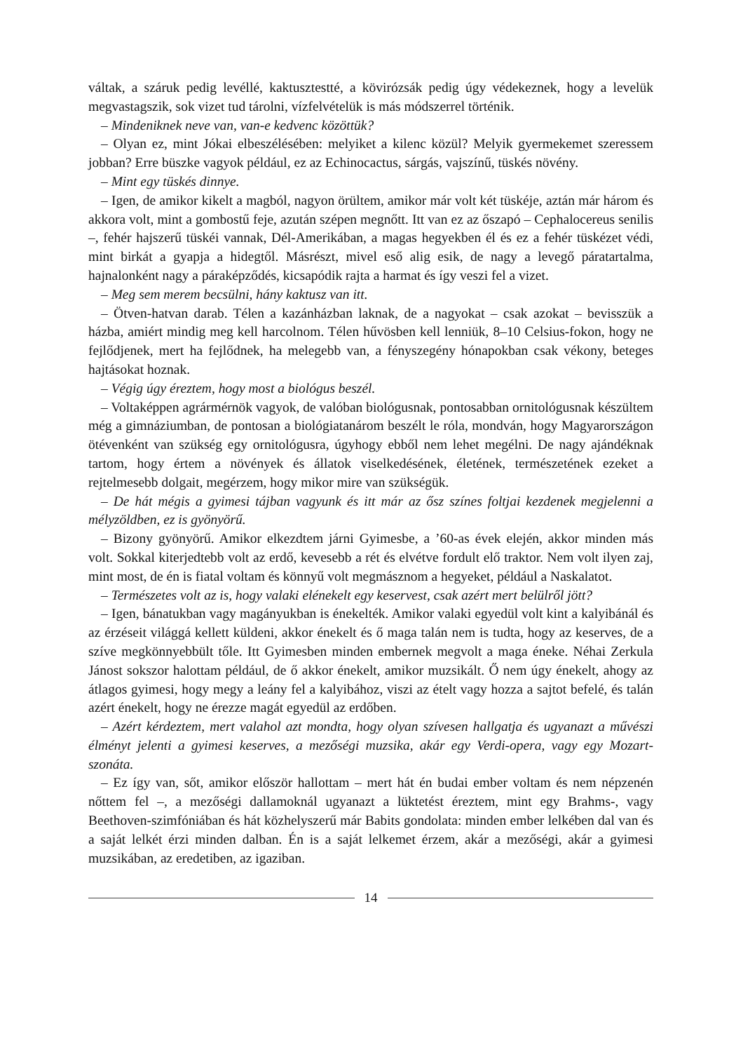váltak, a száruk pedig levéllé, kaktusztestté, a kövirózsák pedig úgy védekeznek, hogy a levelük megvastagszik, sok vizet tud tárolni, vízfelvételük is más módszerrel történik.
– Mindeniknek neve van, van-e kedvenc közöttük?
– Olyan ez, mint Jókai elbeszélésében: melyiket a kilenc közül? Melyik gyermekemet szeressem jobban? Erre büszke vagyok például, ez az Echinocactus, sárgás, vajszínű, tüskés növény.
– Mint egy tüskés dinnye.
– Igen, de amikor kikelt a magból, nagyon örültem, amikor már volt két tüskéje, aztán már három és akkora volt, mint a gombostű feje, azután szépen megnőtt. Itt van ez az őszapó – Cephalocereus senilis –, fehér hajszerű tüskéi vannak, Dél-Amerikában, a magas hegyekben él és ez a fehér tüskézet védi, mint birkát a gyapja a hidegtől. Másrészt, mivel eső alig esik, de nagy a levegő páratartalma, hajnalonként nagy a páraképződés, kicsapódik rajta a harmat és így veszi fel a vizet.
– Meg sem merem becsülni, hány kaktusz van itt.
– Ötven-hatvan darab. Télen a kazánházban laknak, de a nagyokat – csak azokat – bevisszük a házba, amiért mindig meg kell harcolnom. Télen hűvösben kell lenniük, 8–10 Celsius-fokon, hogy ne fejlődjenek, mert ha fejlődnek, ha melegebb van, a fényszegény hónapokban csak vékony, beteges hajtásokat hoznak.
– Végig úgy éreztem, hogy most a biológus beszél.
– Voltaképpen agrármérnök vagyok, de valóban biológusnak, pontosabban ornitológusnak készültem még a gimnáziumban, de pontosan a biológiatanárom beszélt le róla, mondván, hogy Magyarországon ötévenként van szükség egy ornitológusra, úgyhogy ebből nem lehet megélni. De nagy ajándéknak tartom, hogy értem a növények és állatok viselkedésének, életének, természetének ezeket a rejtelmesebb dolgait, megérzem, hogy mikor mire van szükségük.
– De hát mégis a gyimesi tájban vagyunk és itt már az ősz színes foltjai kezdenek megjelenni a mélyzöldben, ez is gyönyörű.
– Bizony gyönyörű. Amikor elkezdtem járni Gyimesbe, a ’60-as évek elején, akkor minden más volt. Sokkal kiterjedtebb volt az erdő, kevesebb a rét és elvétve fordult elő traktor. Nem volt ilyen zaj, mint most, de én is fiatal voltam és könnyű volt megmásznom a hegyeket, például a Naskalatot.
– Természetes volt az is, hogy valaki elénekelt egy keservest, csak azért mert belülről jött?
– Igen, bánatukban vagy magányukban is énekelték. Amikor valaki egyedül volt kint a kalyibánál és az érzéseit világgá kellett küldeni, akkor énekelt és ő maga talán nem is tudta, hogy az keserves, de a szíve megkönnyebbült tőle. Itt Gyimesben minden embernek megvolt a maga éneke. Néhai Zerkula Jánost sokszor halottam például, de ő akkor énekelt, amikor muzsikált. Ő nem úgy énekelt, ahogy az átlagos gyimesi, hogy megy a leány fel a kalyibához, viszi az ételt vagy hozza a sajtot befelé, és talán azért énekelt, hogy ne érezze magát egyedül az erdőben.
– Azért kérdeztem, mert valahol azt mondta, hogy olyan szívesen hallgatja és ugyanazt a művészi élményt jelenti a gyimesi keserves, a mezőségi muzsika, akár egy Verdi-opera, vagy egy Mozart-szonáta.
– Ez így van, sőt, amikor először hallottam – mert hát én budai ember voltam és nem népzenén nőttem fel –, a mezőségi dallamoknál ugyanazt a lüktetést éreztem, mint egy Brahms-, vagy Beethoven-szimfóniában és hát közhelyszerű már Babits gondolata: minden ember lelkében dal van és a saját lelkét érzi minden dalban. Én is a saját lelkemet érzem, akár a mezőségi, akár a gyimesi muzsikában, az eredetiben, az igaziban.
14